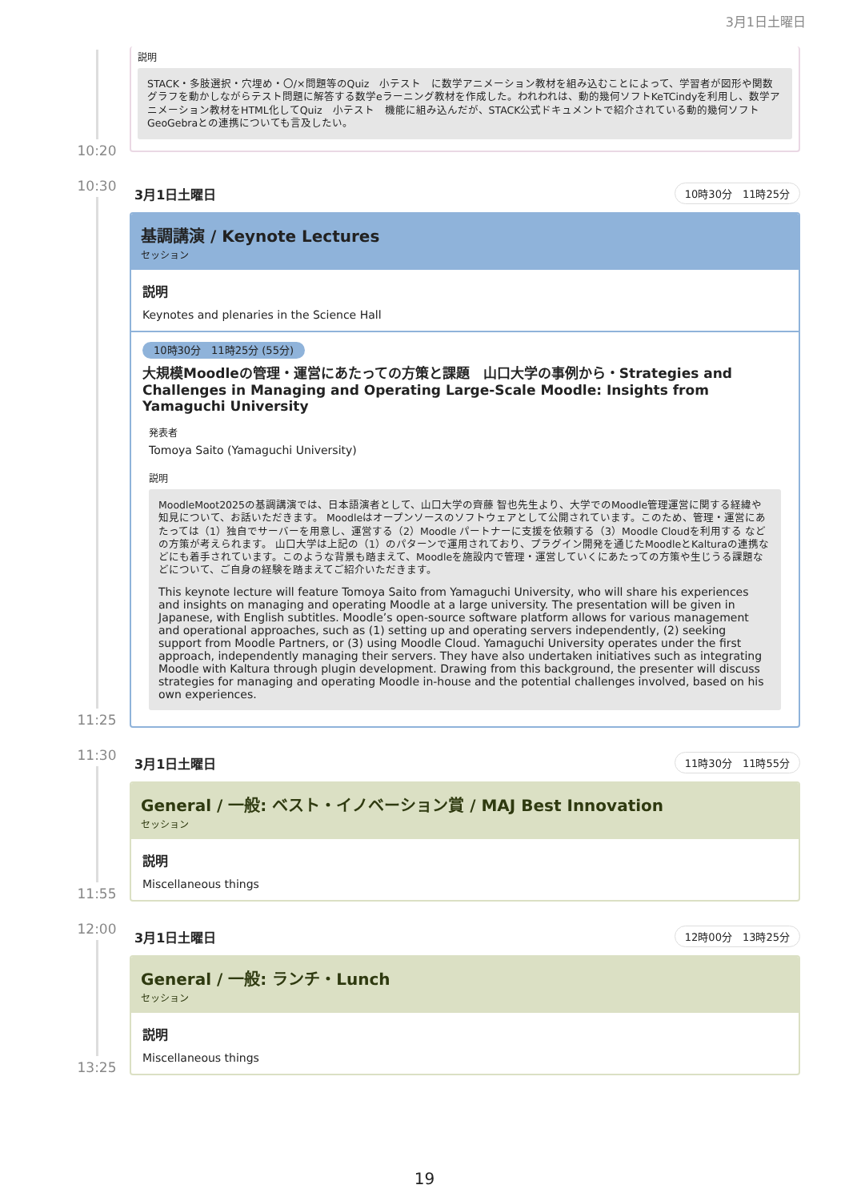3月1日土曜日
10:20
説明
STACK・多肢選択・穴埋め・〇/×問題等のQuiz　小テスト　に数学アニメーション教材を組み込むことによって、学習者が図形や関数グラフを動かしながらテスト問題に解答する数学eラーニング教材を作成した。われわれは、動的幾何ソフトKeTCindyを利用し、数学アニメーション教材をHTML化してQuiz　小テスト　機能に組み込んだが、STACK公式ドキュメントで紹介されている動的幾何ソフトGeoGebraとの連携についても言及したい。
10:30
11:25
3月1日土曜日 10時30分　11時25分
基調講演 / Keynote Lectures
セッション
説明
Keynotes and plenaries in the Science Hall
10時30分　11時25分 (55分)
大規模Moodleの管理・運営にあたっての方策と課題　山口大学の事例から・Strategies and Challenges in Managing and Operating Large-Scale Moodle: Insights from Yamaguchi University
発表者
Tomoya Saito (Yamaguchi University)
説明
MoodleMoot2025の基調講演では、日本語演者として、山口大学の齊藤 智也先生より、大学でのMoodle管理運営に関する経緯や知見について、お話いただきます。 Moodleはオープンソースのソフトウェアとして公開されています。このため、管理・運営にあたっては（1）独自でサーバーを用意し、運営する（2）Moodle パートナーに支援を依頼する（3）Moodle Cloudを利用する などの方策が考えられます。 山口大学は上記の（1）のパターンで運用されており、プラグイン開発を通じたMoodleとKalturaの連携などにも着手されています。このような背景も踏まえて、Moodleを施設内で管理・運営していくにあたっての方策や生じうる課題などについて、ご自身の経験を踏まえてご紹介いただきます。
This keynote lecture will feature Tomoya Saito from Yamaguchi University, who will share his experiences and insights on managing and operating Moodle at a large university. The presentation will be given in Japanese, with English subtitles. Moodle’s open-source software platform allows for various management and operational approaches, such as (1) setting up and operating servers independently, (2) seeking support from Moodle Partners, or (3) using Moodle Cloud. Yamaguchi University operates under the first approach, independently managing their servers. They have also undertaken initiatives such as integrating Moodle with Kaltura through plugin development. Drawing from this background, the presenter will discuss strategies for managing and operating Moodle in-house and the potential challenges involved, based on his own experiences.
11:30
11:55
3月1日土曜日 11時30分　11時55分
General / 一般: ベスト・イノベーション賞 / MAJ Best Innovation
セッション
説明
Miscellaneous things
12:00
13:25
3月1日土曜日 12時00分　13時25分
General / 一般: ランチ・Lunch
セッション
説明
Miscellaneous things
19